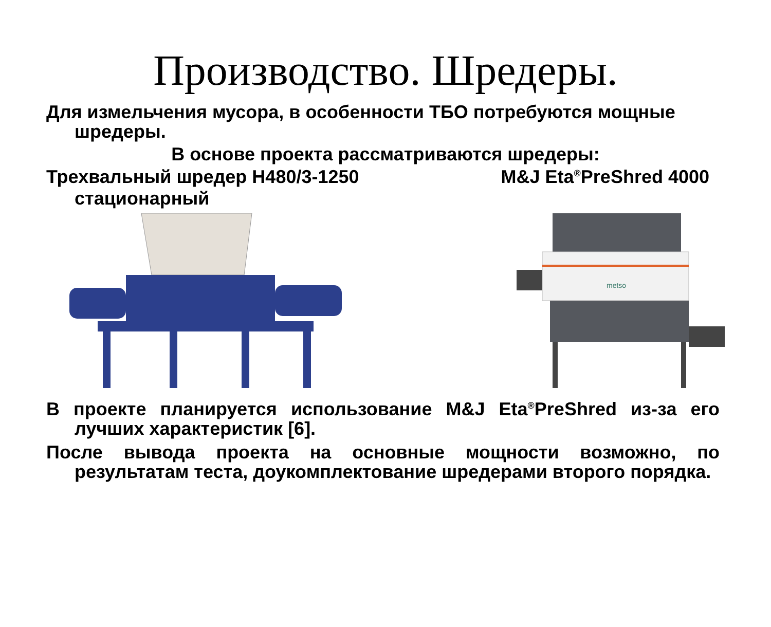Производство. Шредеры.
Для измельчения мусора, в особенности ТБО потребуются мощные шредеры.
В основе проекта рассматриваются шредеры:
Трехвальный шредер H480/3-1250
стационарный M&J Eta<sup>®</sup>PreShred 4000
metso
В проекте планируется использование M&J Eta<sup>®</sup>PreShred из-за его лучших характеристик [6].
После вывода проекта на основные мощности возможно, по результатам теста, доукомплектование шредерами второго порядка.